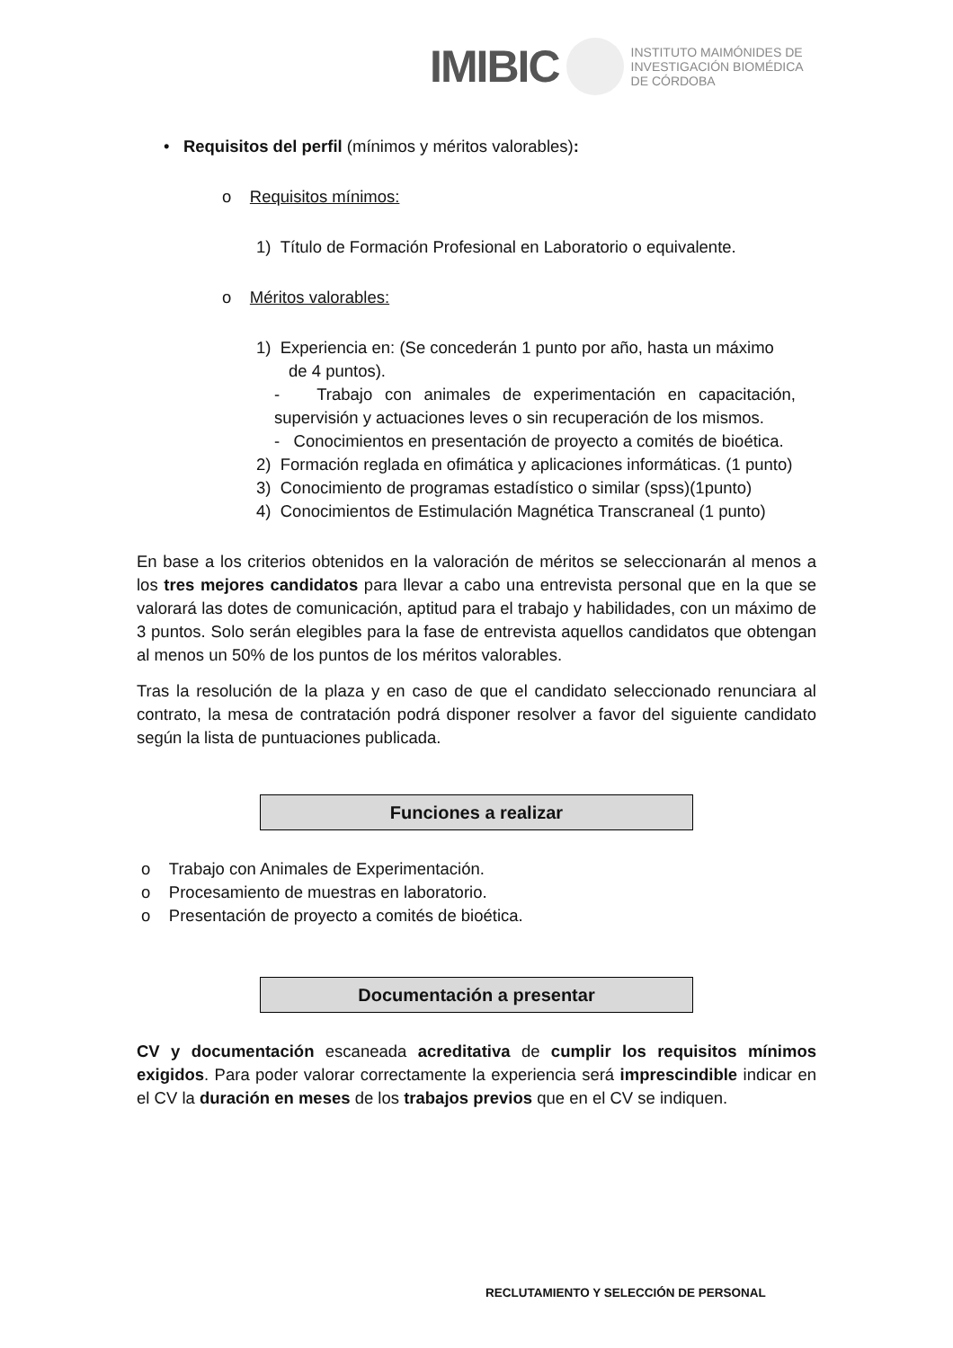IMIBIC INSTITUTO MAIMÓNIDES DE
INVESTIGACIÓN BIOMÉDICA
DE CÓRDOBA
• Requisitos del perfil (mínimos y méritos valorables):
o Requisitos mínimos:
1) Título de Formación Profesional en Laboratorio o equivalente.
o Méritos valorables:
1) Experiencia en: (Se concederán 1 punto por año, hasta un máximo
de 4 puntos).
- Trabajo con animales de experimentación en capacitación, supervisión y actuaciones leves o sin recuperación de los mismos.
- Conocimientos en presentación de proyecto a comités de bioética.
2) Formación reglada en ofimática y aplicaciones informáticas. (1 punto)
3) Conocimiento de programas estadístico o similar (spss)(1punto)
4) Conocimientos de Estimulación Magnética Transcraneal (1 punto)
En base a los criterios obtenidos en la valoración de méritos se seleccionarán al menos a los tres mejores candidatos para llevar a cabo una entrevista personal que en la que se valorará las dotes de comunicación, aptitud para el trabajo y habilidades, con un máximo de 3 puntos. Solo serán elegibles para la fase de entrevista aquellos candidatos que obtengan al menos un 50% de los puntos de los méritos valorables.
Tras la resolución de la plaza y en caso de que el candidato seleccionado renunciara al contrato, la mesa de contratación podrá disponer resolver a favor del siguiente candidato según la lista de puntuaciones publicada.
Funciones a realizar
o Trabajo con Animales de Experimentación.
o Procesamiento de muestras en laboratorio.
o Presentación de proyecto a comités de bioética.
Documentación a presentar
CV y documentación escaneada acreditativa de cumplir los requisitos mínimos exigidos. Para poder valorar correctamente la experiencia será imprescindible indicar en el CV la duración en meses de los trabajos previos que en el CV se indiquen.
RECLUTAMIENTO Y SELECCIÓN DE PERSONAL